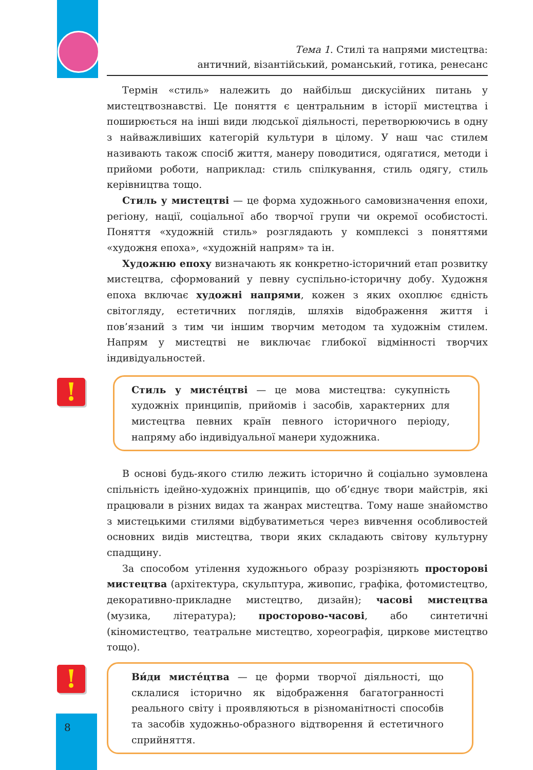Тема 1. Стилі та напрями мистецтва:
античний, візантійський, романський, готика, ренесанс
Термін «стиль» належить до найбільш дискусійних питань у мистецтвознавстві. Це поняття є центральним в історії мистецтва і поширюється на інші види людської діяльності, перетворюючись в одну з найважливіших категорій культури в цілому. У наш час стилем називають також спосіб життя, манеру поводитися, одягатися, методи і прийоми роботи, наприклад: стиль спілкування, стиль одягу, стиль керівництва тощо.
Стиль у мистецтві — це форма художнього самовизначення епохи, регіону, нації, соціальної або творчої групи чи окремої особистості. Поняття «художній стиль» розглядають у комплексі з поняттями «художня епоха», «художній напрям» та ін.
Художню епоху визначають як конкретно-історичний етап розвитку мистецтва, сформований у певну суспільно-історичну добу. Художня епоха включає художні напрями, кожен з яких охоплює єдність світогляду, естетичних поглядів, шляхів відображення життя і пов’язаний з тим чи іншим творчим методом та художнім стилем. Напрям у мистецтві не виключає глибокої відмінності творчих індивідуальностей.
!
Стиль у мисте́цтві — це мова мистецтва: сукупність художніх принципів, прийомів і засобів, характерних для мистецтва певних країн певного історичного періоду, напряму або індивідуальної манери художника.
В основі будь-якого стилю лежить історично й соціально зумовлена спільність ідейно-художніх принципів, що об’єднує твори майстрів, які працювали в різних видах та жанрах мистецтва. Тому наше знайомство з мистецькими стилями відбуватиметься через вивчення особливостей основних видів мистецтва, твори яких складають світову культурну спадщину.
За способом утілення художнього образу розрізняють просторові мистецтва (архітектура, скульптура, живопис, графіка, фотомистецтво, декоративно-прикладне мистецтво, дизайн); часові мистецтва (музика, література); просторово-часові, або синтетичні (кіномистецтво, театральне мистецтво, хореографія, циркове мистецтво тощо).
!
Ви́ди мисте́цтва — це форми творчої діяльності, що склалися історично як відображення багатогранності реального світу і проявляються в різноманітності способів та засобів художньо-образного відтворення й естетичного сприйняття.
8